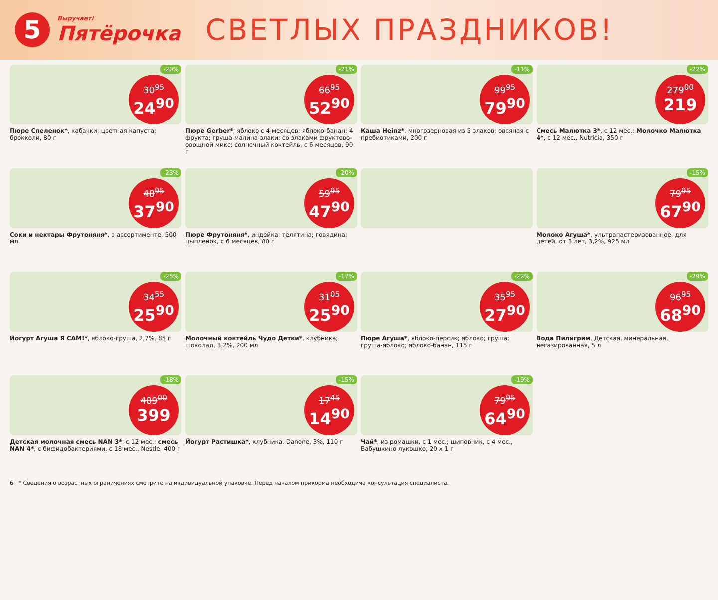5
Выручает!
Пятёрочка
СВЕТЛЫХ ПРАЗДНИКОВ!
30<sup>95</sup>
24<sup>90</sup>
-20%
Пюре Спеленок*, кабачки; цветная капуста; брокколи, 80 г
66<sup>95</sup>
52<sup>90</sup>
-21%
Пюре Gerber*, яблоко с 4 месяцев; яблоко-банан; 4 фрукта; груша-малина-злаки; со злаками фруктово-овощной микс; солнечный коктейль, с 6 месяцев, 90 г
99<sup>95</sup>
79<sup>90</sup>
-11%
Каша Heinz*, многозерновая из 5 злаков; овсяная с пребиотиками, 200 г
279<sup>00</sup>
219
-22%
Смесь Малютка 3*, с 12 мес.; Молочко Малютка 4*, с 12 мес., Nutricia, 350 г
48<sup>95</sup>
37<sup>90</sup>
-23%
Соки и нектары Фрутоняня*, в ассортименте, 500 мл
59<sup>95</sup>
47<sup>90</sup>
-20%
Пюре Фрутоняня*, индейка; телятина; говядина; цыпленок, с 6 месяцев, 80 г
79<sup>95</sup>
67<sup>90</sup>
-15%
Молоко Агуша*, ультрапастеризованное, для детей, от 3 лет, 3,2%, 925 мл
34<sup>55</sup>
25<sup>90</sup>
-25%
Йогурт Агуша Я САМ!*, яблоко-груша, 2,7%, 85 г
31<sup>05</sup>
25<sup>90</sup>
-17%
Молочный коктейль Чудо Детки*, клубника; шоколад, 3,2%, 200 мл
35<sup>95</sup>
27<sup>90</sup>
-22%
Пюре Агуша*, яблоко-персик; яблоко; груша; груша-яблоко; яблоко-банан, 115 г
96<sup>95</sup>
68<sup>90</sup>
-29%
Вода Пилигрим, Детская, минеральная, негазированная, 5 л
489<sup>00</sup>
399
-18%
Детская молочная смесь NAN 3*, с 12 мес.; смесь NAN 4*, с бифидобактериями, с 18 мес., Nestle, 400 г
17<sup>45</sup>
14<sup>90</sup>
-15%
Йогурт Растишка*, клубника, Danone, 3%, 110 г
79<sup>95</sup>
64<sup>90</sup>
-19%
Чай*, из ромашки, с 1 мес.; шиповник, с 4 мес., Бабушкино лукошко, 20 x 1 г
6 * Сведения о возрастных ограничениях смотрите на индивидуальной упаковке. Перед началом прикорма необходима консультация специалиста.